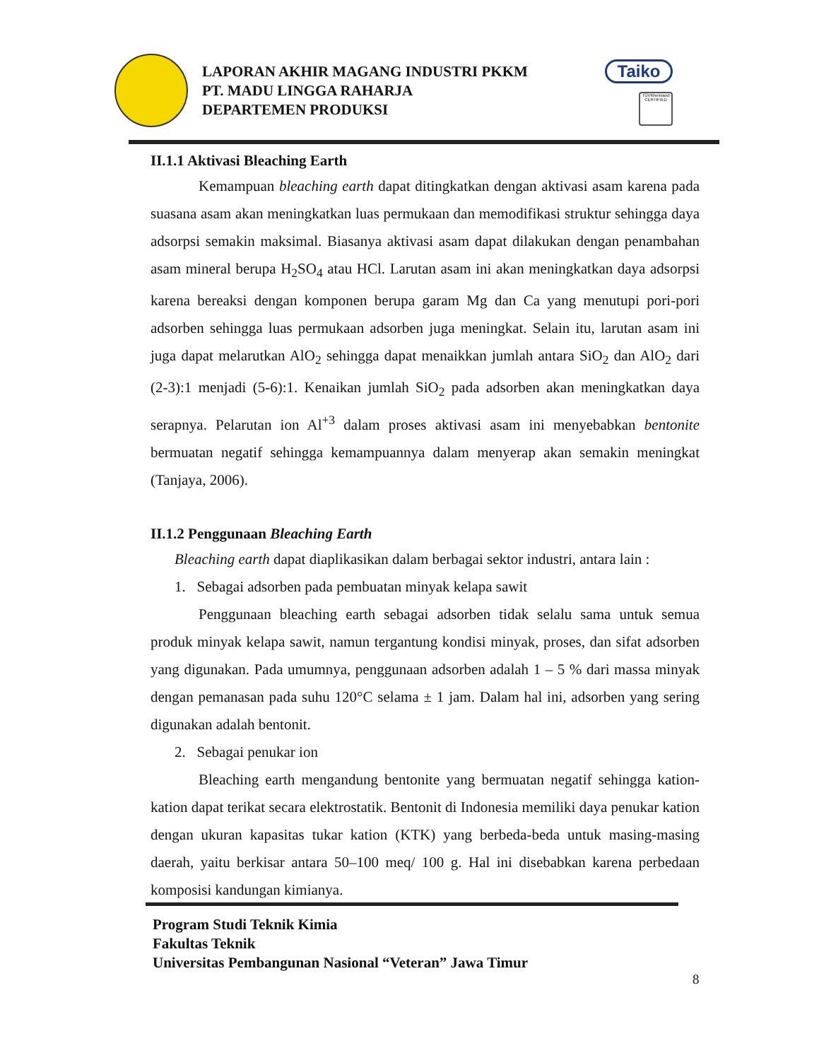LAPORAN AKHIR MAGANG INDUSTRI PKKM
PT. MADU LINGGA RAHARJA
DEPARTEMEN PRODUKSI
Taiko
TÜVRheinland CERTIFIED
II.1.1 Aktivasi Bleaching Earth
Kemampuan bleaching earth dapat ditingkatkan dengan aktivasi asam karena pada suasana asam akan meningkatkan luas permukaan dan memodifikasi struktur sehingga daya adsorpsi semakin maksimal. Biasanya aktivasi asam dapat dilakukan dengan penambahan asam mineral berupa H<sub>2</sub>SO<sub>4</sub> atau HCl. Larutan asam ini akan meningkatkan daya adsorpsi karena bereaksi dengan komponen berupa garam Mg dan Ca yang menutupi pori-pori adsorben sehingga luas permukaan adsorben juga meningkat. Selain itu, larutan asam ini juga dapat melarutkan AlO<sub>2</sub> sehingga dapat menaikkan jumlah antara SiO<sub>2</sub> dan AlO<sub>2</sub> dari (2-3):1 menjadi (5-6):1. Kenaikan jumlah SiO<sub>2</sub> pada adsorben akan meningkatkan daya serapnya. Pelarutan ion Al<sup>+3</sup> dalam proses aktivasi asam ini menyebabkan bentonite bermuatan negatif sehingga kemampuannya dalam menyerap akan semakin meningkat (Tanjaya, 2006).
II.1.2 Penggunaan Bleaching Earth
Bleaching earth dapat diaplikasikan dalam berbagai sektor industri, antara lain :
1. Sebagai adsorben pada pembuatan minyak kelapa sawit
Penggunaan bleaching earth sebagai adsorben tidak selalu sama untuk semua produk minyak kelapa sawit, namun tergantung kondisi minyak, proses, dan sifat adsorben yang digunakan. Pada umumnya, penggunaan adsorben adalah 1 – 5 % dari massa minyak dengan pemanasan pada suhu 120°C selama ± 1 jam. Dalam hal ini, adsorben yang sering digunakan adalah bentonit.
2. Sebagai penukar ion
Bleaching earth mengandung bentonite yang bermuatan negatif sehingga kation-kation dapat terikat secara elektrostatik. Bentonit di Indonesia memiliki daya penukar kation dengan ukuran kapasitas tukar kation (KTK) yang berbeda-beda untuk masing-masing daerah, yaitu berkisar antara 50–100 meq/ 100 g. Hal ini disebabkan karena perbedaan komposisi kandungan kimianya.
Program Studi Teknik Kimia
Fakultas Teknik
Universitas Pembangunan Nasional “Veteran” Jawa Timur
8